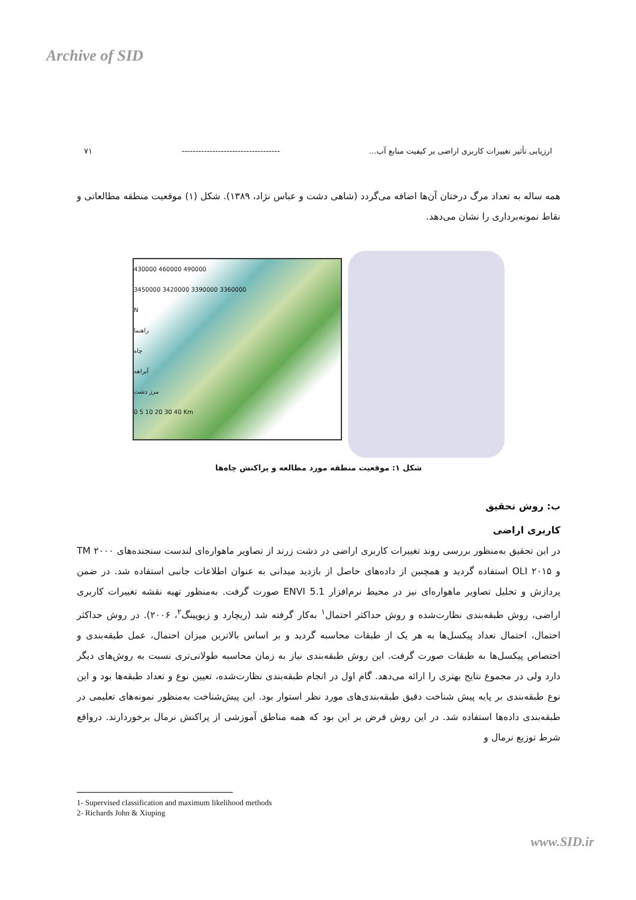Archive of SID
ارزیابی تأثیر تغییرات کاربری اراضی بر کیفیت منابع آب... ----------------------------------- ۷۱
همه ساله به تعداد مرگ درختان آن‌ها اضافه می‌گردد (شاهی دشت و عباس نژاد، ۱۳۸۹). شکل (۱) موقعیت منطقه مطالعاتی و نقاط نمونه‌برداری را نشان می‌دهد.
430000 460000 490000
3450000 3420000 3390000 3360000
N
راهنما
چاه
آبراهه
مرز دشت
0 5 10 20 30 40 Km
شکل ۱: موقعیت منطقه مورد مطالعه و پراکنش چاه‌ها
ب: روش تحقیق
کاربری اراضی
در این تحقیق به‌منظور بررسی روند تغییرات کاربری اراضی در دشت زرند از تصاویر ماهواره‌ای لندست سنجنده‌های TM ۲۰۰۰ و OLI ۲۰۱۵ استفاده گردید و همچنین از داده‌های حاصل از بازدید میدانی به عنوان اطلاعات جانبی استفاده شد. در ضمن پردازش و تحلیل تصاویر ماهواره‌ای نیز در محیط نرم‌افزار ENVI 5.1 صورت گرفت. به‌منظور تهیه نقشه تغییرات کاربری اراضی، روش طبقه‌بندی نظارت‌شده و روش حداکثر احتمال<sup>۱</sup> به‌کار گرفته شد (ریچارد و زیوپینگ<sup>۲</sup>، ۲۰۰۶). در روش حداکثر احتمال، احتمال تعداد پیکسل‌ها به هر یک از طبقات محاسبه گردید و بر اساس بالاترین میزان احتمال، عمل طبقه‌بندی و اختصاص پیکسل‌ها به طبقات صورت گرفت. این روش طبقه‌بندی نیاز به زمان محاسبه طولانی‌تری نسبت به روش‌های دیگر دارد ولی در مجموع نتایج بهتری را ارائه می‌دهد. گام اول در انجام طبقه‌بندی نظارت‌شده، تعیین نوع و تعداد طبقه‌ها بود و این نوع طبقه‌بندی بر پایه پیش شناخت دقیق طبقه‌بندی‌های مورد نظر استوار بود. این پیش‌شناخت به‌منظور نمونه‌های تعلیمی در طبقه‌بندی داده‌ها استفاده شد. در این روش فرض بر این بود که همه مناطق آموزشی از پراکنش نرمال برخوردارند. درواقع شرط توزیع نرمال و
1- Supervised classification and maximum likelihood methods
2- Richards John & Xiuping
www.SID.ir